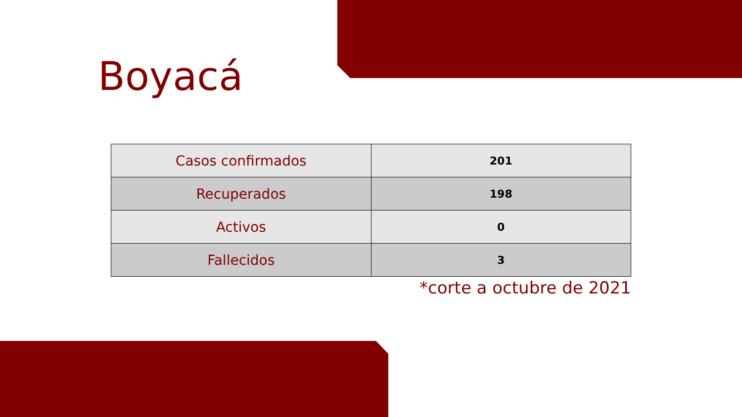Boyacá
| Casos confirmados | 201 |
| Recuperados | 198 |
| Activos | 0 |
| Fallecidos | 3 |
*corte a octubre de 2021